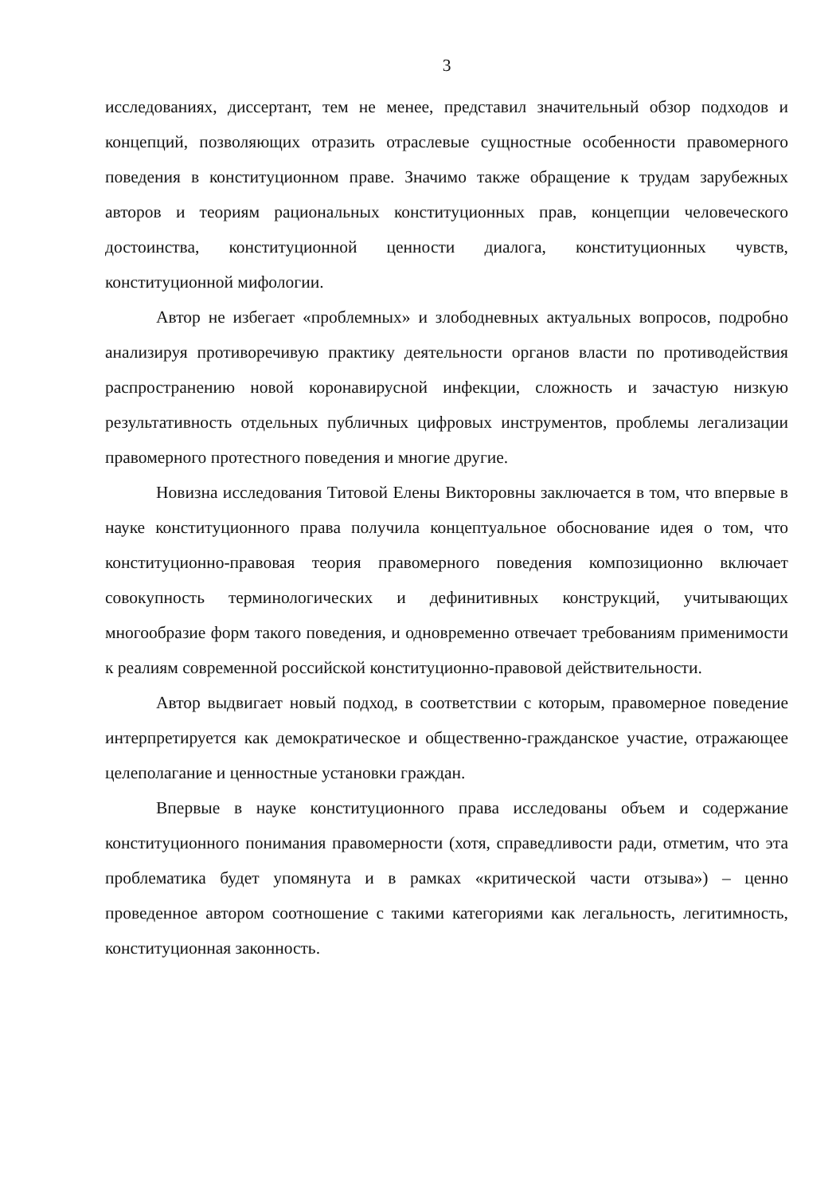3
исследованиях, диссертант, тем не менее, представил значительный обзор подходов и концепций, позволяющих отразить отраслевые сущностные особенности правомерного поведения в конституционном праве. Значимо также обращение к трудам зарубежных авторов и теориям рациональных конституционных прав, концепции человеческого достоинства, конституционной ценности диалога, конституционных чувств, конституционной мифологии.
Автор не избегает «проблемных» и злободневных актуальных вопросов, подробно анализируя противоречивую практику деятельности органов власти по противодействия распространению новой коронавирусной инфекции, сложность и зачастую низкую результативность отдельных публичных цифровых инструментов, проблемы легализации правомерного протестного поведения и многие другие.
Новизна исследования Титовой Елены Викторовны заключается в том, что впервые в науке конституционного права получила концептуальное обоснование идея о том, что конституционно-правовая теория правомерного поведения композиционно включает совокупность терминологических и дефинитивных конструкций, учитывающих многообразие форм такого поведения, и одновременно отвечает требованиям применимости к реалиям современной российской конституционно-правовой действительности.
Автор выдвигает новый подход, в соответствии с которым, правомерное поведение интерпретируется как демократическое и общественно-гражданское участие, отражающее целеполагание и ценностные установки граждан.
Впервые в науке конституционного права исследованы объем и содержание конституционного понимания правомерности (хотя, справедливости ради, отметим, что эта проблематика будет упомянута и в рамках «критической части отзыва») – ценно проведенное автором соотношение с такими категориями как легальность, легитимность, конституционная законность.